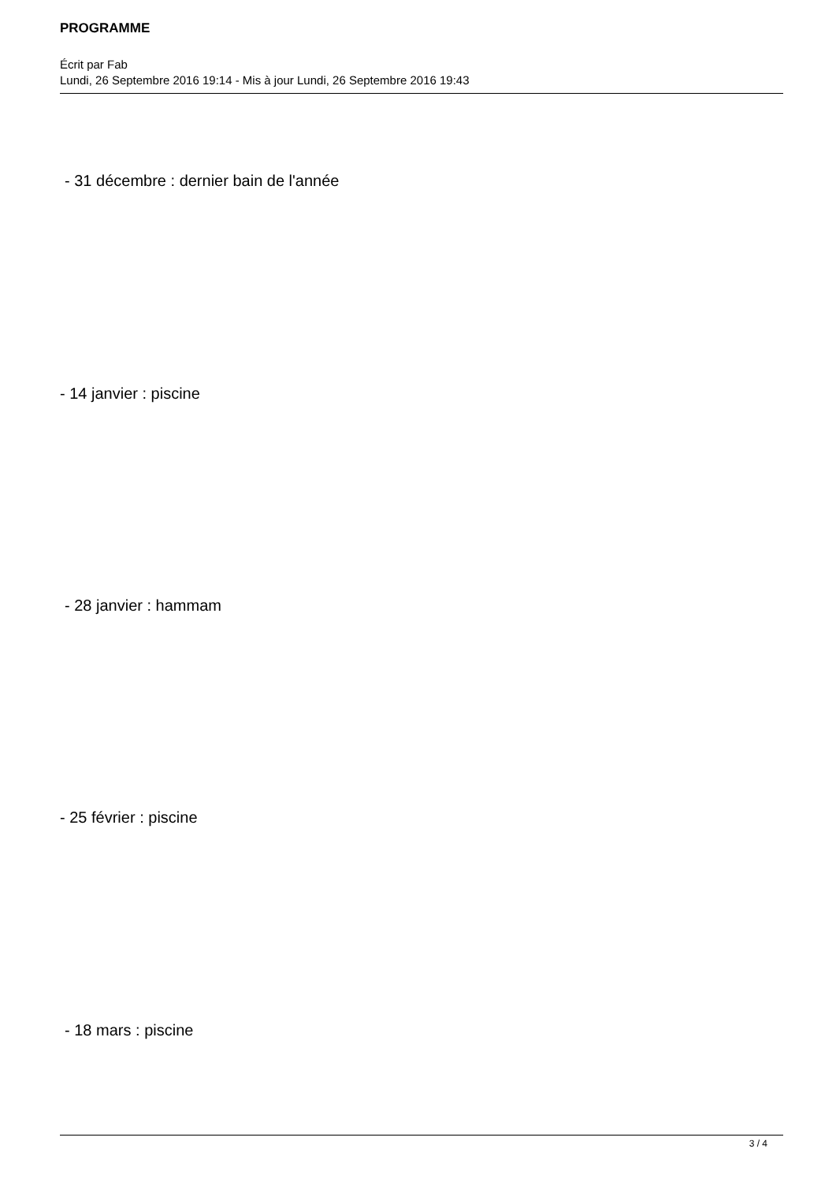PROGRAMME
Écrit par Fab
Lundi, 26 Septembre 2016 19:14 - Mis à jour Lundi, 26 Septembre 2016 19:43
- 31 décembre : dernier bain de l'année
- 14 janvier : piscine
- 28 janvier : hammam
- 25 février : piscine
- 18 mars : piscine
3 / 4